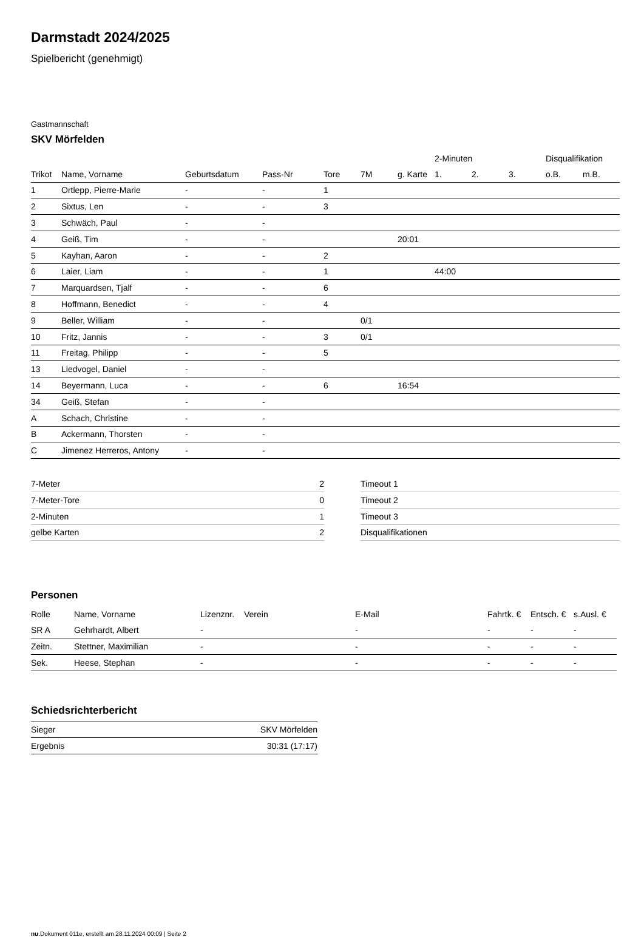Darmstadt 2024/2025
Spielbericht (genehmigt)
Gastmannschaft
SKV Mörfelden
| | | | | | | | 2-Minuten | | | Disqualifikation | |
| --- | --- | --- | --- | --- | --- | --- | --- | --- | --- | --- | --- |
| Trikot | Name, Vorname | Geburtsdatum | Pass-Nr | Tore | 7M | g. Karte | 1. | 2. | 3. | o.B. | m.B. |
| 1 | Ortlepp, Pierre-Marie | - | - | 1 | | | | | | | |
| 2 | Sixtus, Len | - | - | 3 | | | | | | | |
| 3 | Schwäch, Paul | - | - | | | | | | | | |
| 4 | Geiß, Tim | - | - | | | 20:01 | | | | | |
| 5 | Kayhan, Aaron | - | - | 2 | | | | | | | |
| 6 | Laier, Liam | - | - | 1 | | | 44:00 | | | | |
| 7 | Marquardsen, Tjalf | - | - | 6 | | | | | | | |
| 8 | Hoffmann, Benedict | - | - | 4 | | | | | | | |
| 9 | Beller, William | - | - | | 0/1 | | | | | | |
| 10 | Fritz, Jannis | - | - | 3 | 0/1 | | | | | | |
| 11 | Freitag, Philipp | - | - | 5 | | | | | | | |
| 13 | Liedvogel, Daniel | - | - | | | | | | | | |
| 14 | Beyermann, Luca | - | - | 6 | | 16:54 | | | | | |
| 34 | Geiß, Stefan | - | - | | | | | | | | |
| A | Schach, Christine | - | - | | | | | | | | |
| B | Ackermann, Thorsten | - | - | | | | | | | | |
| C | Jimenez Herreros, Antony | - | - | | | | | | | | |
| 7-Meter | 2 |
| 7-Meter-Tore | 0 |
| 2-Minuten | 1 |
| gelbe Karten | 2 |
| Timeout 1 |
| Timeout 2 |
| Timeout 3 |
| Disqualifikationen |
Personen
| Rolle | Name, Vorname | Lizenznr. | Verein | E-Mail | Fahrtk. € | Entsch. € | s.Ausl. € |
| --- | --- | --- | --- | --- | --- | --- | --- |
| SR A | Gehrhardt, Albert | - | | - | - | - | - |
| Zeitn. | Stettner, Maximilian | - | | - | - | - | - |
| Sek. | Heese, Stephan | - | | - | - | - | - |
Schiedsrichterbericht
| Sieger | SKV Mörfelden |
| Ergebnis | 30:31 (17:17) |
nu.Dokument 011e, erstellt am 28.11.2024 00:09 | Seite 2